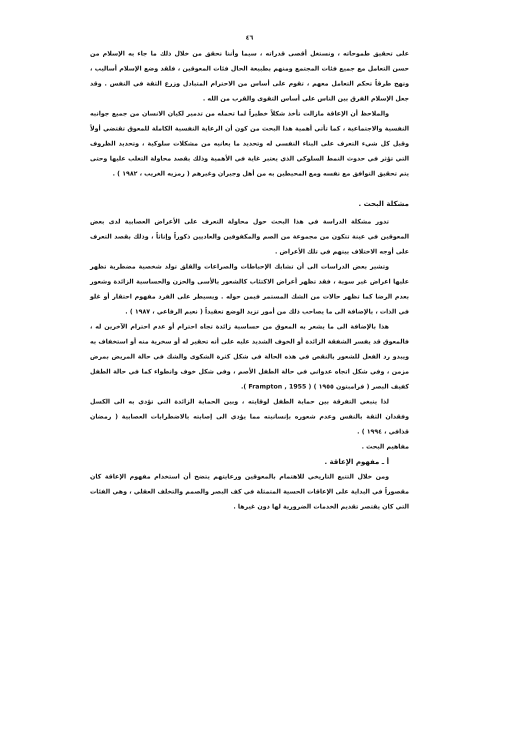٤٦
على تحقيق طموحاته ، ونستغل أقصى قدراته ، سيما وأننا نحقق من خلال ذلك ما جاء به الإسلام من حسن التعامل مع جميع فئات المجتمع ومنهم بطبيعة الحال فئات المعوقين ، فلقد وضع الإسلام أساليب ، ونهج طرقاً تحكم التعامل معهم ، تقوم على أساس من الاحترام المتبادل وزرع الثقة في النفس . وقد جعل الإسلام الفرق بين الناس على أساس التقوى والقرب من الله .
والملاحظ أن الإعاقة مازالت تأخذ شكلاً خطيراً لما تحمله من تدمير لكيان الانسان من جميع جوانبه النفسية والاجتماعية ، كما تأتي أهمية هذا البحث من كون أن الرعاية النفسية الكاملة للمعوق تقتضي أولاً وقبل كل شيء التعرف على البناء النفسي له وتحديد ما يعانيه من مشكلات سلوكية ، وتحديد الظروف التي تؤثر في حدوث النمط السلوكي الذي يعتبر غاية في الأهمية وذلك بقصد محاولة التغلب عليها وحتى يتم تحقيق التوافق مع نفسه ومع المحيطين به من أهل وجيران وغيرهم ( رمزيه الغريب ، ١٩٨٢ ) .
مشكلة البحث .
تدور مشكلة الدراسة في هذا البحث حول محاولة التعرف على الأعراض العصابية لدى بعض المعوقين في عينة تتكون من مجموعة من الصم والمكفوفين والعاديين ذكوراً وإناثاً ، وذلك بقصد التعرف على أوجه الاختلاف بينهم في تلك الأعراض .
وتشير بعض الدراسات الى أن تشابك الإحباطات والصراعات والقلق تولد شخصية مضطربة تظهر عليها اعراض غير سوية ، فقد تظهر أعراض الاكتئاب كالشعور بالأسى والحزن والحساسية الزائدة وشعور بعدم الرضا كما تظهر حالات من الشك المستمر فيمن حوله . ويسيطر على الفرد مفهوم احتقار أو غلو في الذات ، بالإضافة الى ما يصاحب ذلك من أمور تزيد الوضع تعقيداً ( نعيم الرفاعي ، ١٩٨٧ ) .
هذا بالإضافة الى ما يشعر به المعوق من حساسية زائدة تجاه احترام أو عدم احترام الآخرين له ، فالمعوق قد يفسر الشفقة الزائدة أو الخوف الشديد عليه على أنه تحقير له أو سخرية منه أو استخفاف به ويبدو رد الفعل للشعور بالنقص في هذه الحالة في شكل كثرة الشكوى والشك في حالة المريض بمرض مزمن ، وفي شكل اتجاه عدواني في حالة الطفل الأصم ، وفي شكل خوف وانطواء كما في حالة الطفل كفيف البصر ( فرامبتون ١٩٥٥ ) ( Frampton , 1955 ).
لذا ينبغي التفرقة بين حماية الطفل لوقايته ، وبين الحماية الزائدة التي تؤدي به الى الكسل وفقدان الثقة بالنفس وعدم شعوره بإنسانيته مما يؤدي الى إصابته بالاضطرابات العصابية ( رمضان قذافي ، ١٩٩٤ ) .
مفاهيم البحث .
أ ـ مفهوم الإعاقة .
ومن خلال التتبع التاريخي للاهتمام بالمعوقين ورعايتهم يتضح أن استخدام مفهوم الإعاقة كان مقصوراً في البداية على الإعاقات الحسية المتمثلة في كف البصر والصمم والتخلف العقلي ، وهي الفئات التي كان يقتصر تقديم الخدمات الضرورية لها دون غيرها .